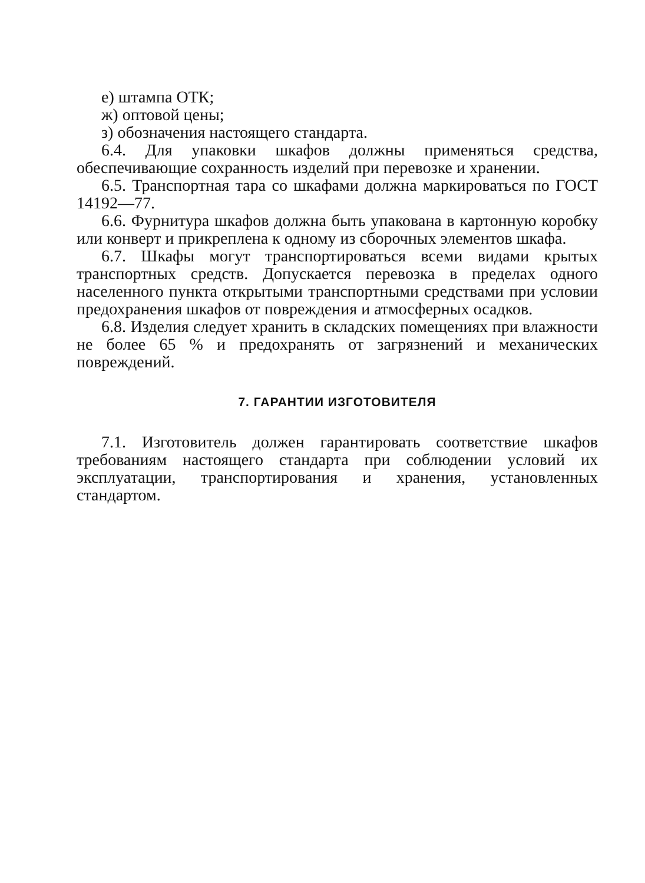е) штампа ОТК;
ж) оптовой цены;
з) обозначения настоящего стандарта.
6.4. Для упаковки шкафов должны применяться средства, обеспечивающие сохранность изделий при перевозке и хранении.
6.5. Транспортная тара со шкафами должна маркироваться по ГОСТ 14192—77.
6.6. Фурнитура шкафов должна быть упакована в картонную коробку или конверт и прикреплена к одному из сборочных элементов шкафа.
6.7. Шкафы могут транспортироваться всеми видами крытых транспортных средств. Допускается перевозка в пределах одного населенного пункта открытыми транспортными средствами при условии предохранения шкафов от повреждения и атмосферных осадков.
6.8. Изделия следует хранить в складских помещениях при влажности не более 65 % и предохранять от загрязнений и механических повреждений.
7. ГАРАНТИИ ИЗГОТОВИТЕЛЯ
7.1. Изготовитель должен гарантировать соответствие шкафов требованиям настоящего стандарта при соблюдении условий их эксплуатации, транспортирования и хранения, установленных стандартом.